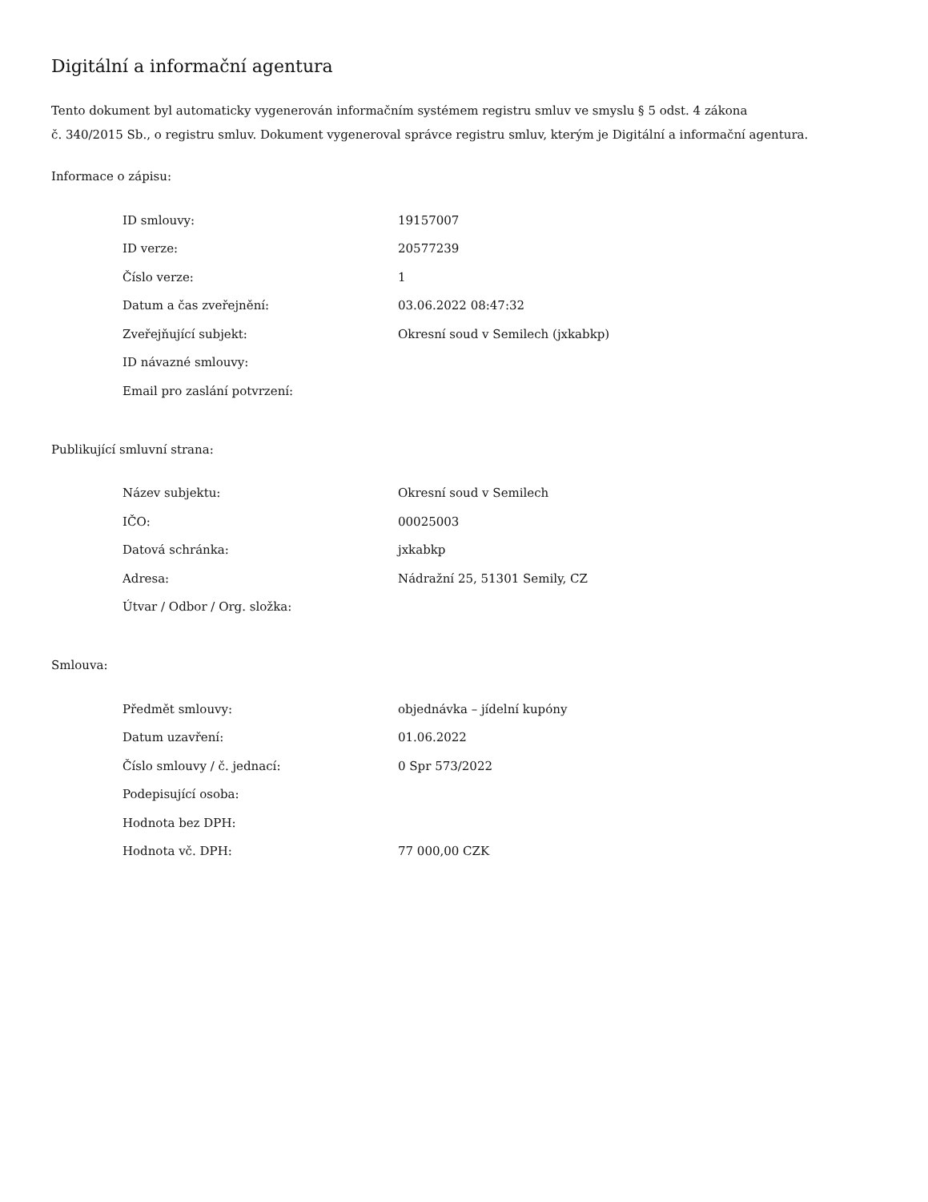Digitální a informační agentura
Tento dokument byl automaticky vygenerován informačním systémem registru smluv ve smyslu § 5 odst. 4 zákona
č. 340/2015 Sb., o registru smluv. Dokument vygeneroval správce registru smluv, kterým je Digitální a informační agentura.
Informace o zápisu:
| ID smlouvy: | 19157007 |
| ID verze: | 20577239 |
| Číslo verze: | 1 |
| Datum a čas zveřejnění: | 03.06.2022 08:47:32 |
| Zveřejňující subjekt: | Okresní soud v Semilech (jxkabkp) |
| ID návazné smlouvy: | |
| Email pro zaslání potvrzení: | |
Publikující smluvní strana:
| Název subjektu: | Okresní soud v Semilech |
| IČO: | 00025003 |
| Datová schránka: | jxkabkp |
| Adresa: | Nádražní 25, 51301 Semily, CZ |
| Útvar / Odbor / Org. složka: | |
Smlouva:
| Předmět smlouvy: | objednávka – jídelní kupóny |
| Datum uzavření: | 01.06.2022 |
| Číslo smlouvy / č. jednací: | 0 Spr 573/2022 |
| Podepisující osoba: | |
| Hodnota bez DPH: | |
| Hodnota vč. DPH: | 77 000,00 CZK |